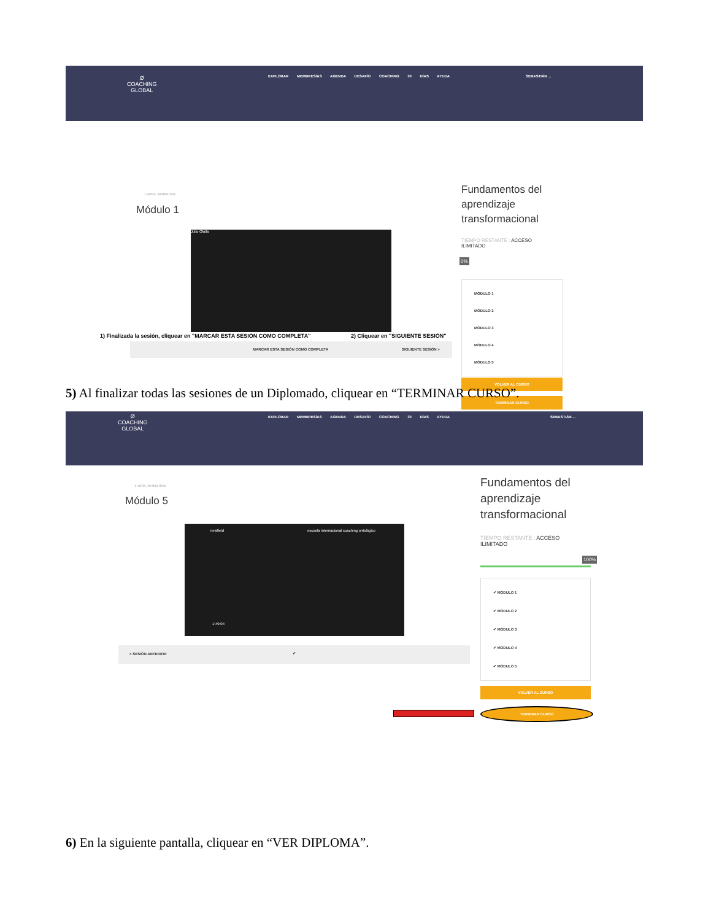Ø
COACHING
GLOBAL
EXPLORAR MEMBRESÍAS AGENDA DESAFÍO COACHING 30 DÍAS AYUDA
SEBASTIÁN ...
1 HORA, 48 MINUTOS
Módulo 1
Julio Olalla
MARCAR ESTA SESIÓN COMO COMPLETA SIGUIENTE SESIÓN >
Fundamentos del
aprendizaje
transformacional
TIEMPO RESTANTE : ACCESO
ILIMITADO
0%
MÓDULO 1
MÓDULO 2
MÓDULO 3
MÓDULO 4
MÓDULO 5
VOLVER AL CURSO
TERMINAR CURSO
1) Finalizada la sesión, cliquear en "MARCAR ESTA SESIÓN COMO COMPLETA"
2) Cliquear en "SIGUIENTE SESIÓN"
5) Al finalizar todas las sesiones de un Diplomado, cliquear en “TERMINAR CURSO”.
Ø
COACHING
GLOBAL
EXPLORAR MEMBRESÍAS AGENDA DESAFÍO COACHING 30 DÍAS AYUDA
SEBASTIÁN ...
1 HORA, 50 MINUTOS
Módulo 5
newfield escuela internacional coaching ontológico
1:49:04
< SESIÓN ANTERIOR ✔
Fundamentos del
aprendizaje
transformacional
TIEMPO RESTANTE : ACCESO
ILIMITADO
100%
✔ MÓDULO 1
✔ MÓDULO 2
✔ MÓDULO 3
✔ MÓDULO 4
✔ MÓDULO 5
VOLVER AL CURSO
TERMINAR CURSO
6) En la siguiente pantalla, cliquear en “VER DIPLOMA”.